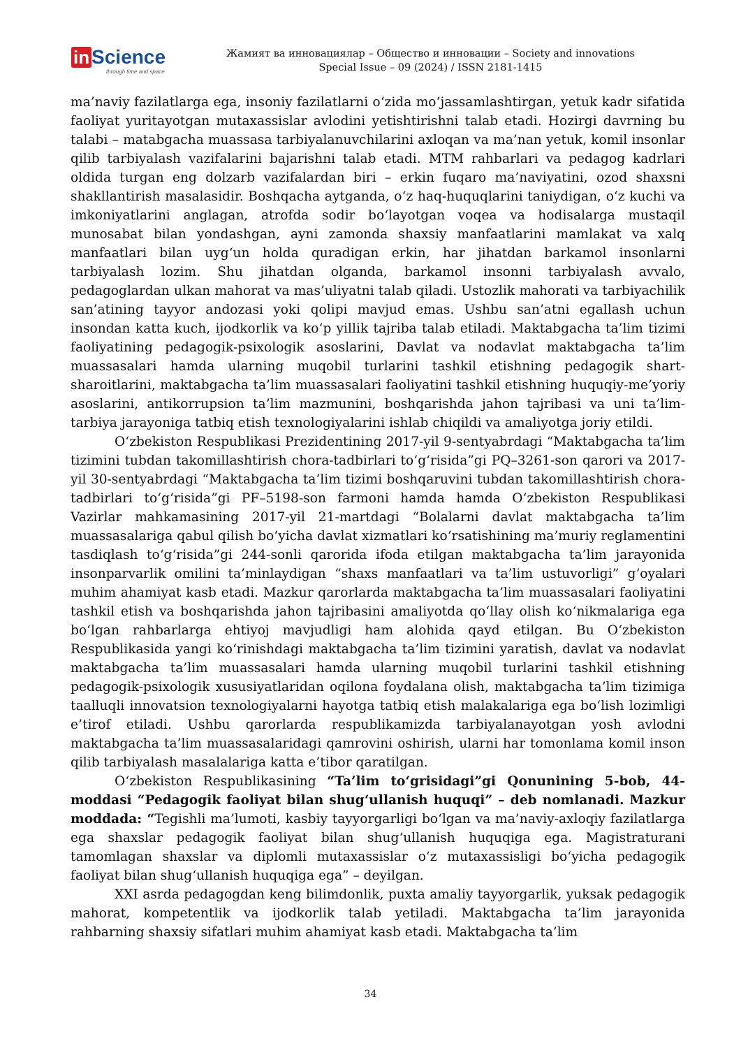in Science
through time and space
Жамият ва инновациялар – Общество и инновации – Society and innovations
Special Issue – 09 (2024) / ISSN 2181-1415
ma’naviy fazilatlarga ega, insoniy fazilatlarni o‘zida mo‘jassamlashtirgan, yetuk kadr sifatida faoliyat yuritayotgan mutaxassislar avlodini yetishtirishni talab etadi. Hozirgi davrning bu talabi – matabgacha muassasa tarbiyalanuvchilarini axloqan va ma’nan yetuk, komil insonlar qilib tarbiyalash vazifalarini bajarishni talab etadi. MTM rahbarlari va pedagog kadrlari oldida turgan eng dolzarb vazifalardan biri – erkin fuqaro ma’naviyatini, ozod shaxsni shakllantirish masalasidir. Boshqacha aytganda, o‘z haq-huquqlarini taniydigan, o‘z kuchi va imkoniyatlarini anglagan, atrofda sodir bo‘layotgan voqea va hodisalarga mustaqil munosabat bilan yondashgan, ayni zamonda shaxsiy manfaatlarini mamlakat va xalq manfaatlari bilan uyg‘un holda quradigan erkin, har jihatdan barkamol insonlarni tarbiyalash lozim. Shu jihatdan olganda, barkamol insonni tarbiyalash avvalo, pedagoglardan ulkan mahorat va mas’uliyatni talab qiladi. Ustozlik mahorati va tarbiyachilik san’atining tayyor andozasi yoki qolipi mavjud emas. Ushbu san’atni egallash uchun insondan katta kuch, ijodkorlik va ko‘p yillik tajriba talab etiladi. Maktabgacha ta’lim tizimi faoliyatining pedagogik-psixologik asoslarini, Davlat va nodavlat maktabgacha ta’lim muassasalari hamda ularning muqobil turlarini tashkil etishning pedagogik shart-sharoitlarini, maktabgacha ta’lim muassasalari faoliyatini tashkil etishning huquqiy-me’yoriy asoslarini, antikorrupsion ta’lim mazmunini, boshqarishda jahon tajribasi va uni ta’lim-tarbiya jarayoniga tatbiq etish texnologiyalarini ishlab chiqildi va amaliyotga joriy etildi.
O‘zbekiston Respublikasi Prezidentining 2017-yil 9-sentyabrdagi “Maktabgacha ta’lim tizimini tubdan takomillashtirish chora-tadbirlari to‘g‘risida”gi PQ–3261-son qarori va 2017-yil 30-sentyabrdagi “Maktabgacha ta’lim tizimi boshqaruvini tubdan takomillashtirish chora-tadbirlari to‘g‘risida”gi PF–5198-son farmoni hamda hamda O‘zbekiston Respublikasi Vazirlar mahkamasining 2017-yil 21-martdagi “Bolalarni davlat maktabgacha ta’lim muassasalariga qabul qilish bo‘yicha davlat xizmatlari ko‘rsatishining ma’muriy reglamentini tasdiqlash to‘g‘risida”gi 244-sonli qarorida ifoda etilgan maktabgacha ta’lim jarayonida insonparvarlik omilini ta’minlaydigan “shaxs manfaatlari va ta’lim ustuvorligi” g‘oyalari muhim ahamiyat kasb etadi. Mazkur qarorlarda maktabgacha ta’lim muassasalari faoliyatini tashkil etish va boshqarishda jahon tajribasini amaliyotda qo‘llay olish ko‘nikmalariga ega bo‘lgan rahbarlarga ehtiyoj mavjudligi ham alohida qayd etilgan. Bu O‘zbekiston Respublikasida yangi ko‘rinishdagi maktabgacha ta’lim tizimini yaratish, davlat va nodavlat maktabgacha ta’lim muassasalari hamda ularning muqobil turlarini tashkil etishning pedagogik-psixologik xususiyatlaridan oqilona foydalana olish, maktabgacha ta’lim tizimiga taalluqli innovatsion texnologiyalarni hayotga tatbiq etish malakalariga ega bo‘lish lozimligi e’tirof etiladi. Ushbu qarorlarda respublikamizda tarbiyalanayotgan yosh avlodni maktabgacha ta’lim muassasalaridagi qamrovini oshirish, ularni har tomonlama komil inson qilib tarbiyalash masalalariga katta e’tibor qaratilgan.
O‘zbekiston Respublikasining “Ta’lim to‘grisidagi”gi Qonunining 5-bob, 44-moddasi “Pedagogik faoliyat bilan shug‘ullanish huquqi” – deb nomlanadi. Mazkur moddada: “Tegishli ma’lumoti, kasbiy tayyorgarligi bo‘lgan va ma’naviy-axloqiy fazilatlarga ega shaxslar pedagogik faoliyat bilan shug‘ullanish huquqiga ega. Magistraturani tamomlagan shaxslar va diplomli mutaxassislar o‘z mutaxassisligi bo‘yicha pedagogik faoliyat bilan shug‘ullanish huquqiga ega” – deyilgan.
XXI asrda pedagogdan keng bilimdonlik, puxta amaliy tayyorgarlik, yuksak pedagogik mahorat, kompetentlik va ijodkorlik talab yetiladi. Maktabgacha ta’lim jarayonida rahbarning shaxsiy sifatlari muhim ahamiyat kasb etadi. Maktabgacha ta’lim
34